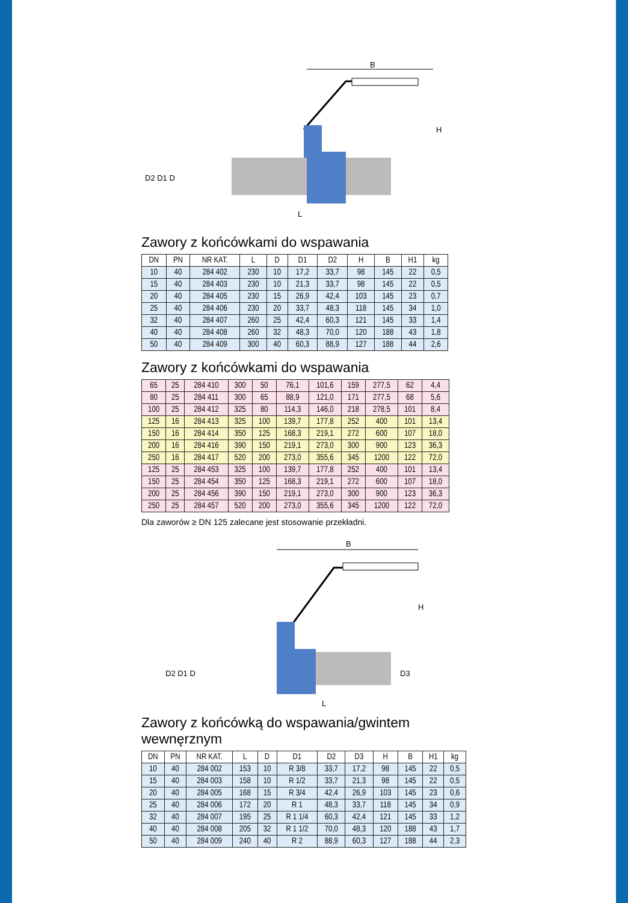B
L
H
D2 D1 D
Zawory z końcówkami do wspawania
| DN | PN | NR KAT. | L | D | D1 | D2 | H | B | H1 | kg |
| --- | --- | --- | --- | --- | --- | --- | --- | --- | --- | --- |
| 10 | 40 | 284 402 | 230 | 10 | 17,2 | 33,7 | 98 | 145 | 22 | 0,5 |
| 15 | 40 | 284 403 | 230 | 10 | 21,3 | 33,7 | 98 | 145 | 22 | 0,5 |
| 20 | 40 | 284 405 | 230 | 15 | 26,9 | 42,4 | 103 | 145 | 23 | 0,7 |
| 25 | 40 | 284 406 | 230 | 20 | 33,7 | 48,3 | 118 | 145 | 34 | 1,0 |
| 32 | 40 | 284 407 | 260 | 25 | 42,4 | 60,3 | 121 | 145 | 33 | 1,4 |
| 40 | 40 | 284 408 | 260 | 32 | 48,3 | 70,0 | 120 | 188 | 43 | 1,8 |
| 50 | 40 | 284 409 | 300 | 40 | 60,3 | 88,9 | 127 | 188 | 44 | 2,6 |
Zawory z końcówkami do wspawania
| 65 | 25 | 284 410 | 300 | 50 | 76,1 | 101,6 | 159 | 277,5 | 62 | 4,4 |
| 80 | 25 | 284 411 | 300 | 65 | 88,9 | 121,0 | 171 | 277,5 | 68 | 5,6 |
| 100 | 25 | 284 412 | 325 | 80 | 114,3 | 146,0 | 218 | 278,5 | 101 | 8,4 |
| 125 | 16 | 284 413 | 325 | 100 | 139,7 | 177,8 | 252 | 400 | 101 | 13,4 |
| 150 | 16 | 284 414 | 350 | 125 | 168,3 | 219,1 | 272 | 600 | 107 | 18,0 |
| 200 | 16 | 284 416 | 390 | 150 | 219,1 | 273,0 | 300 | 900 | 123 | 36,3 |
| 250 | 16 | 284 417 | 520 | 200 | 273,0 | 355,6 | 345 | 1200 | 122 | 72,0 |
| 125 | 25 | 284 453 | 325 | 100 | 139,7 | 177,8 | 252 | 400 | 101 | 13,4 |
| 150 | 25 | 284 454 | 350 | 125 | 168,3 | 219,1 | 272 | 600 | 107 | 18,0 |
| 200 | 25 | 284 456 | 390 | 150 | 219,1 | 273,0 | 300 | 900 | 123 | 36,3 |
| 250 | 25 | 284 457 | 520 | 200 | 273,0 | 355,6 | 345 | 1200 | 122 | 72,0 |
Dla zaworów ≥ DN 125 zalecane jest stosowanie przekładni.
B
L
H
D2 D1 D
D3
Zawory z końcówką do wspawania/gwintem wewnęrznym
| DN | PN | NR KAT. | L | D | D1 | D2 | D3 | H | B | H1 | kg |
| --- | --- | --- | --- | --- | --- | --- | --- | --- | --- | --- | --- |
| 10 | 40 | 284 002 | 153 | 10 | R 3/8 | 33,7 | 17,2 | 98 | 145 | 22 | 0,5 |
| 15 | 40 | 284 003 | 158 | 10 | R 1/2 | 33,7 | 21,3 | 98 | 145 | 22 | 0,5 |
| 20 | 40 | 284 005 | 168 | 15 | R 3/4 | 42,4 | 26,9 | 103 | 145 | 23 | 0,6 |
| 25 | 40 | 284 006 | 172 | 20 | R 1 | 48,3 | 33,7 | 118 | 145 | 34 | 0,9 |
| 32 | 40 | 284 007 | 195 | 25 | R 1 1/4 | 60,3 | 42,4 | 121 | 145 | 33 | 1,2 |
| 40 | 40 | 284 008 | 205 | 32 | R 1 1/2 | 70,0 | 48,3 | 120 | 188 | 43 | 1,7 |
| 50 | 40 | 284 009 | 240 | 40 | R 2 | 88,9 | 60,3 | 127 | 188 | 44 | 2,3 |